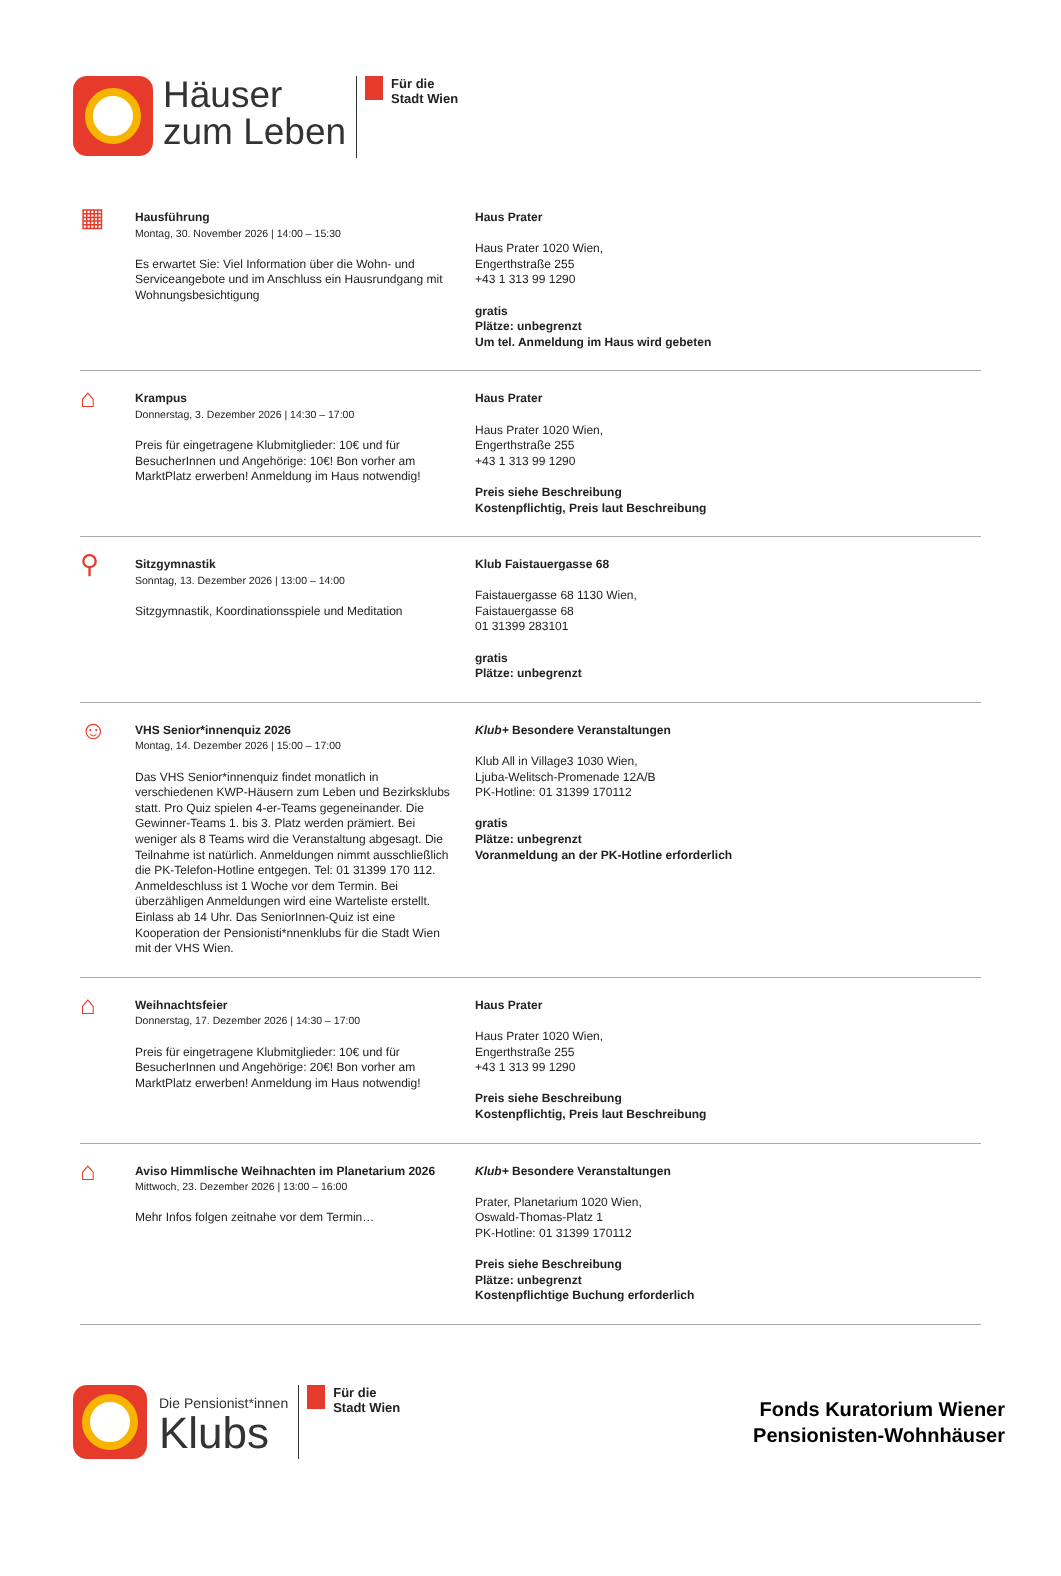Häuser
zum Leben
Für die
Stadt Wien
▦
Hausführung
Montag, 30. November 2026 | 14:00 – 15:30
Es erwartet Sie: Viel Information über die Wohn- und Serviceangebote und im Anschluss ein Hausrundgang mit Wohnungsbesichtigung
Haus Prater
Haus Prater 1020 Wien,
Engerthstraße 255
+43 1 313 99 1290
gratis
Plätze: unbegrenzt
Um tel. Anmeldung im Haus wird gebeten
⌂
Krampus
Donnerstag, 3. Dezember 2026 | 14:30 – 17:00
Preis für eingetragene Klubmitglieder: 10€ und für BesucherInnen und Angehörige: 10€! Bon vorher am MarktPlatz erwerben! Anmeldung im Haus notwendig!
Haus Prater
Haus Prater 1020 Wien,
Engerthstraße 255
+43 1 313 99 1290
Preis siehe Beschreibung
Kostenpflichtig, Preis laut Beschreibung
⚲
Sitzgymnastik
Sonntag, 13. Dezember 2026 | 13:00 – 14:00
Sitzgymnastik, Koordinationsspiele und Meditation
Klub Faistauergasse 68
Faistauergasse 68 1130 Wien,
Faistauergasse 68
01 31399 283101
gratis
Plätze: unbegrenzt
☺
VHS Senior*innenquiz 2026
Montag, 14. Dezember 2026 | 15:00 – 17:00
Das VHS Senior*innenquiz findet monatlich in verschiedenen KWP-Häusern zum Leben und Bezirksklubs statt. Pro Quiz spielen 4-er-Teams gegeneinander. Die Gewinner-Teams 1. bis 3. Platz werden prämiert. Bei weniger als 8 Teams wird die Veranstaltung abgesagt. Die Teilnahme ist natürlich. Anmeldungen nimmt ausschließlich die PK-Telefon-Hotline entgegen. Tel: 01 31399 170 112. Anmeldeschluss ist 1 Woche vor dem Termin. Bei überzähligen Anmeldungen wird eine Warteliste erstellt. Einlass ab 14 Uhr. Das SeniorInnen-Quiz ist eine Kooperation der Pensionisti*nnenklubs für die Stadt Wien mit der VHS Wien.
Klub+ Besondere Veranstaltungen
Klub All in Village3 1030 Wien,
Ljuba-Welitsch-Promenade 12A/B
PK-Hotline: 01 31399 170112
gratis
Plätze: unbegrenzt
Voranmeldung an der PK-Hotline erforderlich
⌂
Weihnachtsfeier
Donnerstag, 17. Dezember 2026 | 14:30 – 17:00
Preis für eingetragene Klubmitglieder: 10€ und für BesucherInnen und Angehörige: 20€! Bon vorher am MarktPlatz erwerben! Anmeldung im Haus notwendig!
Haus Prater
Haus Prater 1020 Wien,
Engerthstraße 255
+43 1 313 99 1290
Preis siehe Beschreibung
Kostenpflichtig, Preis laut Beschreibung
⌂
Aviso Himmlische Weihnachten im Planetarium 2026
Mittwoch, 23. Dezember 2026 | 13:00 – 16:00
Mehr Infos folgen zeitnahe vor dem Termin…
Klub+ Besondere Veranstaltungen
Prater, Planetarium 1020 Wien,
Oswald-Thomas-Platz 1
PK-Hotline: 01 31399 170112
Preis siehe Beschreibung
Plätze: unbegrenzt
Kostenpflichtige Buchung erforderlich
Die Pensionist*innen
Klubs
Für die
Stadt Wien
Fonds Kuratorium Wiener
Pensionisten-Wohnhäuser